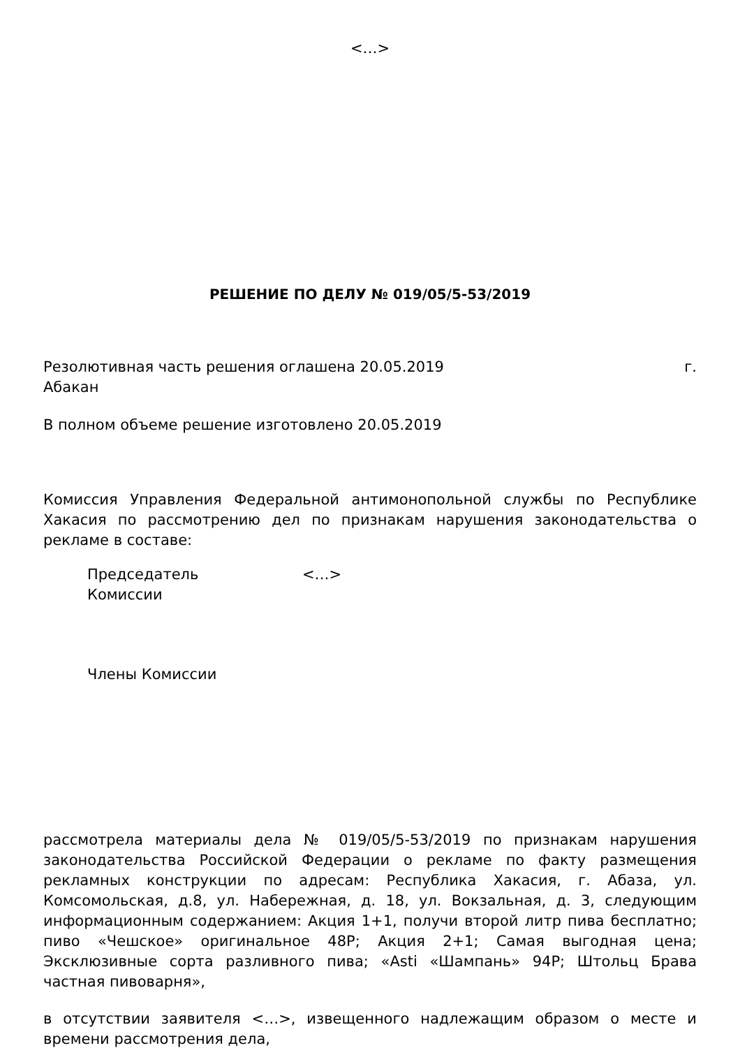<…>
РЕШЕНИЕ ПО ДЕЛУ № 019/05/5-53/2019
Резолютивная часть решения оглашена 20.05.2019 г.
Абакан
В полном объеме решение изготовлено 20.05.2019
Комиссия Управления Федеральной антимонопольной службы по Республике Хакасия по рассмотрению дел по признакам нарушения законодательства о рекламе в составе:
Председатель
Комиссии
<…>
Члены Комиссии
рассмотрела материалы дела № 019/05/5-53/2019 по признакам нарушения законодательства Российской Федерации о рекламе по факту размещения рекламных конструкции по адресам: Республика Хакасия, г. Абаза, ул. Комсомольская, д.8, ул. Набережная, д. 18, ул. Вокзальная, д. 3, следующим информационным содержанием: Акция 1+1, получи второй литр пива бесплатно; пиво «Чешское» оригинальное 48Р; Акция 2+1; Самая выгодная цена; Эксклюзивные сорта разливного пива; «Asti «Шампань» 94Р; Штольц Брава частная пивоварня»,
в отсутствии заявителя <…>, извещенного надлежащим образом о месте и времени рассмотрения дела,